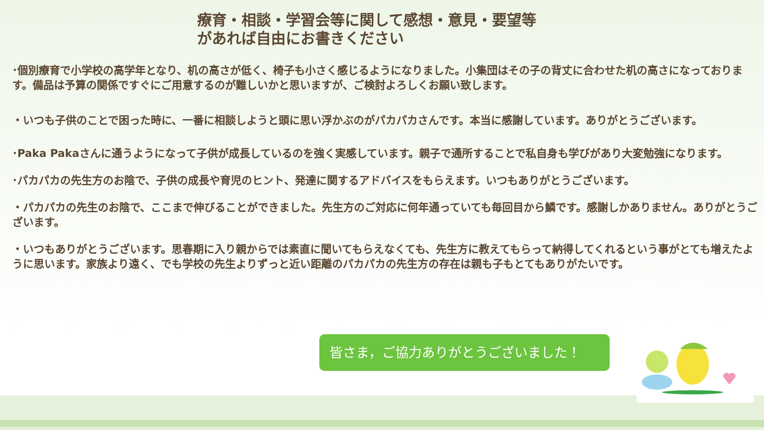療育・相談・学習会等に関して感想・意見・要望等
があれば自由にお書きください
･個別療育で小学校の高学年となり、机の高さが低く、椅子も小さく感じるようになりました。小集団はその子の背丈に合わせた机の高さになっております。備品は予算の関係ですぐにご用意するのが難しいかと思いますが、ご検討よろしくお願い致します。
・いつも子供のことで困った時に、一番に相談しようと頭に思い浮かぶのがパカパカさんです。本当に感謝しています。ありがとうございます。
･Paka Pakaさんに通うようになって子供が成長しているのを強く実感しています。親子で通所することで私自身も学びがあり大変勉強になります。
･パカパカの先生方のお陰で、子供の成長や育児のヒント、発達に関するアドバイスをもらえます。いつもありがとうございます。
・パカパカの先生のお陰で、ここまで伸びることができました。先生方のご対応に何年通っていても毎回目から鱗です。感謝しかありません。ありがとうございます。
・いつもありがとうございます。思春期に入り親からでは素直に聞いてもらえなくても、先生方に教えてもらって納得してくれるという事がとても増えたように思います。家族より遠く、でも学校の先生よりずっと近い距離のパカパカの先生方の存在は親も子もとてもありがたいです。
皆さま，ご協力ありがとうございました！